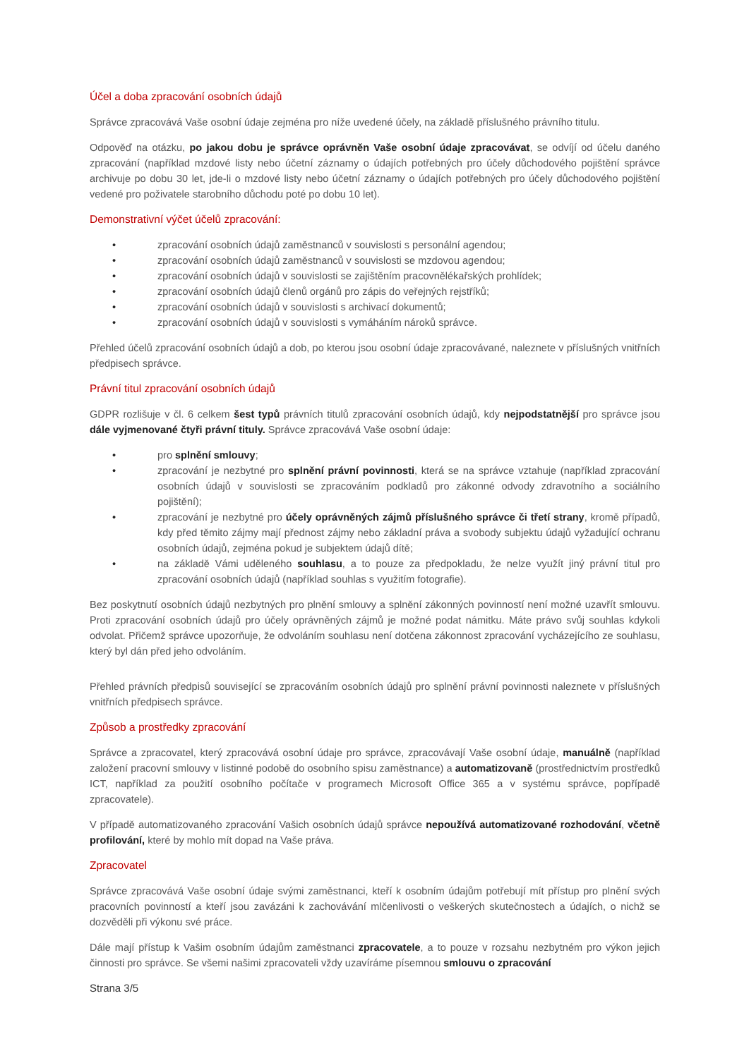Účel a doba zpracování osobních údajů
Správce zpracovává Vaše osobní údaje zejména pro níže uvedené účely, na základě příslušného právního titulu.
Odpověď na otázku, po jakou dobu je správce oprávněn Vaše osobní údaje zpracovávat, se odvíjí od účelu daného zpracování (například mzdové listy nebo účetní záznamy o údajích potřebných pro účely důchodového pojištění správce archivuje po dobu 30 let, jde-li o mzdové listy nebo účetní záznamy o údajích potřebných pro účely důchodového pojištění vedené pro poživatele starobního důchodu poté po dobu 10 let).
Demonstrativní výčet účelů zpracování:
• zpracování osobních údajů zaměstnanců v souvislosti s personální agendou;
• zpracování osobních údajů zaměstnanců v souvislosti se mzdovou agendou;
• zpracování osobních údajů v souvislosti se zajištěním pracovnělékařských prohlídek;
• zpracování osobních údajů členů orgánů pro zápis do veřejných rejstříků;
• zpracování osobních údajů v souvislosti s archivací dokumentů;
• zpracování osobních údajů v souvislosti s vymáháním nároků správce.
Přehled účelů zpracování osobních údajů a dob, po kterou jsou osobní údaje zpracovávané, naleznete v příslušných vnitřních předpisech správce.
Právní titul zpracování osobních údajů
GDPR rozlišuje v čl. 6 celkem šest typů právních titulů zpracování osobních údajů, kdy nejpodstatnější pro správce jsou dále vyjmenované čtyři právní tituly. Správce zpracovává Vaše osobní údaje:
• pro splnění smlouvy;
• zpracování je nezbytné pro splnění právní povinnosti, která se na správce vztahuje (například zpracování osobních údajů v souvislosti se zpracováním podkladů pro zákonné odvody zdravotního a sociálního pojištění);
• zpracování je nezbytné pro účely oprávněných zájmů příslušného správce či třetí strany, kromě případů, kdy před těmito zájmy mají přednost zájmy nebo základní práva a svobody subjektu údajů vyžadující ochranu osobních údajů, zejména pokud je subjektem údajů dítě;
• na základě Vámi uděleného souhlasu, a to pouze za předpokladu, že nelze využít jiný právní titul pro zpracování osobních údajů (například souhlas s využitím fotografie).
Bez poskytnutí osobních údajů nezbytných pro plnění smlouvy a splnění zákonných povinností není možné uzavřít smlouvu. Proti zpracování osobních údajů pro účely oprávněných zájmů je možné podat námitku. Máte právo svůj souhlas kdykoli odvolat. Přičemž správce upozorňuje, že odvoláním souhlasu není dotčena zákonnost zpracování vycházejícího ze souhlasu, který byl dán před jeho odvoláním.
Přehled právních předpisů související se zpracováním osobních údajů pro splnění právní povinnosti naleznete v příslušných vnitřních předpisech správce.
Způsob a prostředky zpracování
Správce a zpracovatel, který zpracovává osobní údaje pro správce, zpracovávají Vaše osobní údaje, manuálně (například založení pracovní smlouvy v listinné podobě do osobního spisu zaměstnance) a automatizovaně (prostřednictvím prostředků ICT, například za použití osobního počítače v programech Microsoft Office 365 a v systému správce, popřípadě zpracovatele).
V případě automatizovaného zpracování Vašich osobních údajů správce nepoužívá automatizované rozhodování, včetně profilování, které by mohlo mít dopad na Vaše práva.
Zpracovatel
Správce zpracovává Vaše osobní údaje svými zaměstnanci, kteří k osobním údajům potřebují mít přístup pro plnění svých pracovních povinností a kteří jsou zavázáni k zachovávání mlčenlivosti o veškerých skutečnostech a údajích, o nichž se dozvěděli při výkonu své práce.
Dále mají přístup k Vašim osobním údajům zaměstnanci zpracovatele, a to pouze v rozsahu nezbytném pro výkon jejich činnosti pro správce. Se všemi našimi zpracovateli vždy uzavíráme písemnou smlouvu o zpracování
Strana 3/5